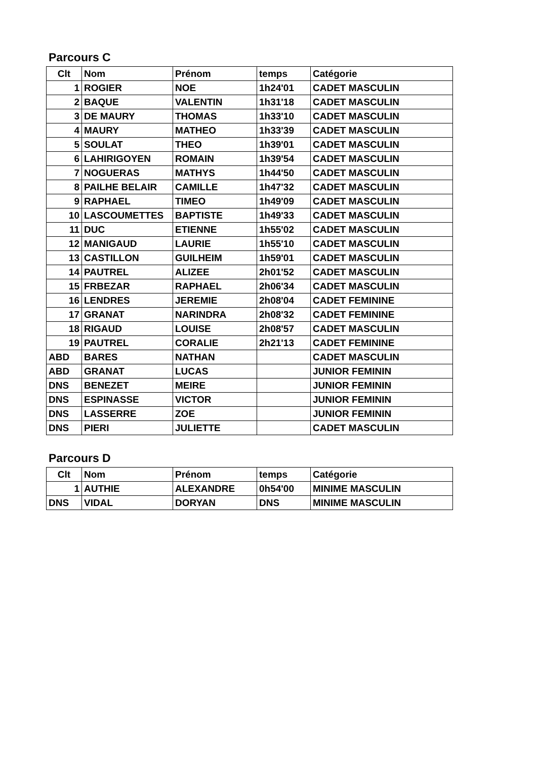Parcours C
| Clt | Nom | Prénom | temps | Catégorie |
| --- | --- | --- | --- | --- |
| 1 | ROGIER | NOE | 1h24'01 | CADET MASCULIN |
| 2 | BAQUE | VALENTIN | 1h31'18 | CADET MASCULIN |
| 3 | DE MAURY | THOMAS | 1h33'10 | CADET MASCULIN |
| 4 | MAURY | MATHEO | 1h33'39 | CADET MASCULIN |
| 5 | SOULAT | THEO | 1h39'01 | CADET MASCULIN |
| 6 | LAHIRIGOYEN | ROMAIN | 1h39'54 | CADET MASCULIN |
| 7 | NOGUERAS | MATHYS | 1h44'50 | CADET MASCULIN |
| 8 | PAILHE BELAIR | CAMILLE | 1h47'32 | CADET MASCULIN |
| 9 | RAPHAEL | TIMEO | 1h49'09 | CADET MASCULIN |
| 10 | LASCOUMETTES | BAPTISTE | 1h49'33 | CADET MASCULIN |
| 11 | DUC | ETIENNE | 1h55'02 | CADET MASCULIN |
| 12 | MANIGAUD | LAURIE | 1h55'10 | CADET MASCULIN |
| 13 | CASTILLON | GUILHEIM | 1h59'01 | CADET MASCULIN |
| 14 | PAUTREL | ALIZEE | 2h01'52 | CADET MASCULIN |
| 15 | FRBEZAR | RAPHAEL | 2h06'34 | CADET MASCULIN |
| 16 | LENDRES | JEREMIE | 2h08'04 | CADET FEMININE |
| 17 | GRANAT | NARINDRA | 2h08'32 | CADET FEMININE |
| 18 | RIGAUD | LOUISE | 2h08'57 | CADET MASCULIN |
| 19 | PAUTREL | CORALIE | 2h21'13 | CADET FEMININE |
| ABD | BARES | NATHAN | | CADET MASCULIN |
| ABD | GRANAT | LUCAS | | JUNIOR FEMININ |
| DNS | BENEZET | MEIRE | | JUNIOR FEMININ |
| DNS | ESPINASSE | VICTOR | | JUNIOR FEMININ |
| DNS | LASSERRE | ZOE | | JUNIOR FEMININ |
| DNS | PIERI | JULIETTE | | CADET MASCULIN |
Parcours D
| Clt | Nom | Prénom | temps | Catégorie |
| --- | --- | --- | --- | --- |
| 1 | AUTHIE | ALEXANDRE | 0h54'00 | MINIME MASCULIN |
| DNS | VIDAL | DORYAN | DNS | MINIME MASCULIN |